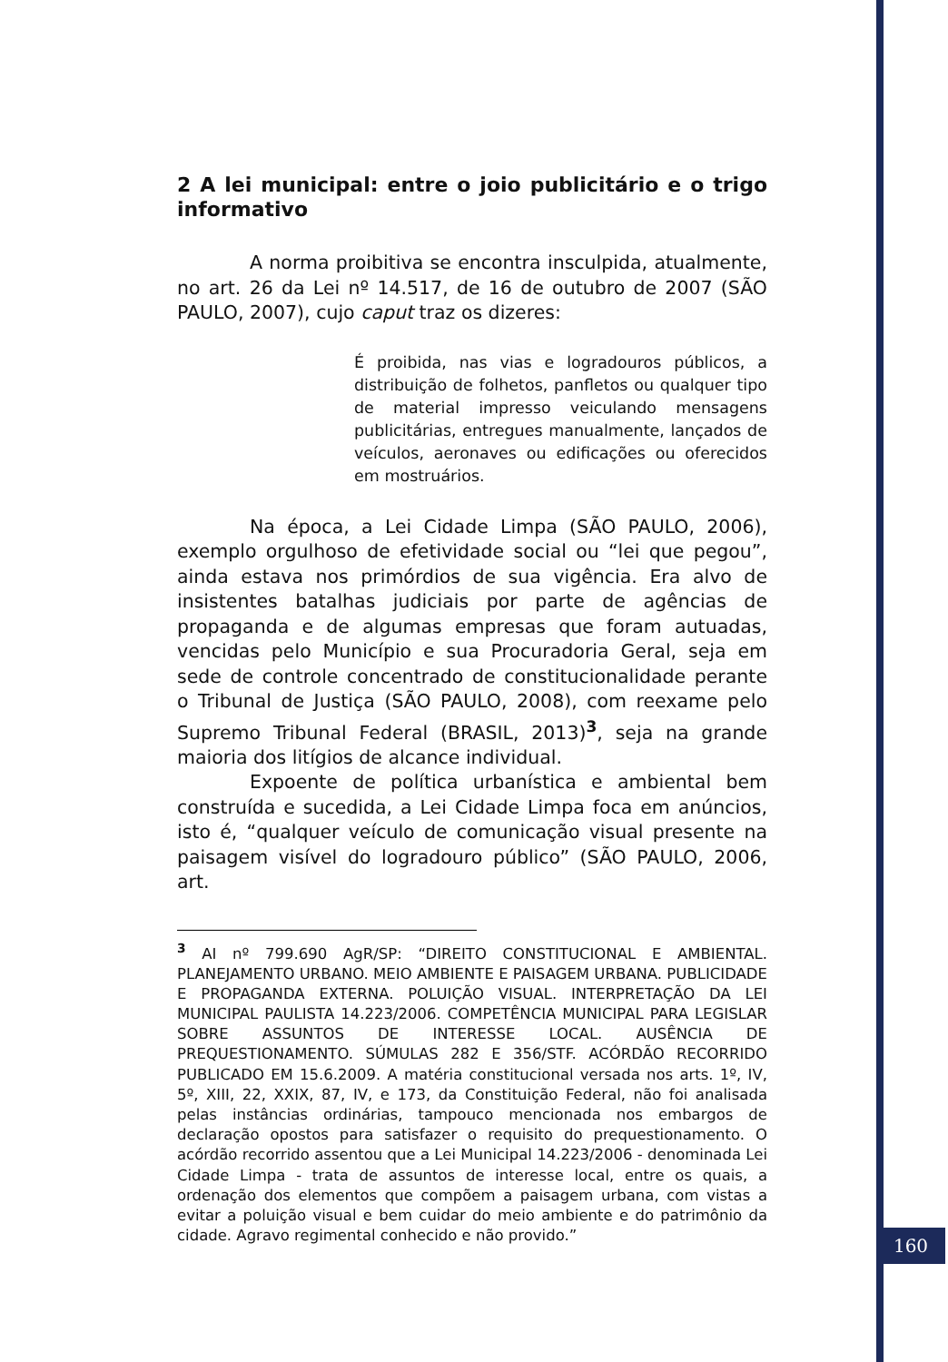2 A lei municipal: entre o joio publicitário e o trigo informativo
A norma proibitiva se encontra insculpida, atualmente, no art. 26 da Lei nº 14.517, de 16 de outubro de 2007 (SÃO PAULO, 2007), cujo caput traz os dizeres:
É proibida, nas vias e logradouros públicos, a distribuição de folhetos, panfletos ou qualquer tipo de material impresso veiculando mensagens publicitárias, entregues manualmente, lançados de veículos, aeronaves ou edificações ou oferecidos em mostruários.
Na época, a Lei Cidade Limpa (SÃO PAULO, 2006), exemplo orgulhoso de efetividade social ou “lei que pegou”, ainda estava nos primórdios de sua vigência. Era alvo de insistentes batalhas judiciais por parte de agências de propaganda e de algumas empresas que foram autuadas, vencidas pelo Município e sua Procuradoria Geral, seja em sede de controle concentrado de constitucionalidade perante o Tribunal de Justiça (SÃO PAULO, 2008), com reexame pelo Supremo Tribunal Federal (BRASIL, 2013)<sup>3</sup>, seja na grande maioria dos litígios de alcance individual.
Expoente de política urbanística e ambiental bem construída e sucedida, a Lei Cidade Limpa foca em anúncios, isto é, “qualquer veículo de comunicação visual presente na paisagem visível do logradouro público” (SÃO PAULO, 2006, art.
<sup>3</sup> AI nº 799.690 AgR/SP: “DIREITO CONSTITUCIONAL E AMBIENTAL. PLANEJAMENTO URBANO. MEIO AMBIENTE E PAISAGEM URBANA. PUBLICIDADE E PROPAGANDA EXTERNA. POLUIÇÃO VISUAL. INTERPRETAÇÃO DA LEI MUNICIPAL PAULISTA 14.223/2006. COMPETÊNCIA MUNICIPAL PARA LEGISLAR SOBRE ASSUNTOS DE INTERESSE LOCAL. AUSÊNCIA DE PREQUESTIONAMENTO. SÚMULAS 282 E 356/STF. ACÓRDÃO RECORRIDO PUBLICADO EM 15.6.2009. A matéria constitucional versada nos arts. 1º, IV, 5º, XIII, 22, XXIX, 87, IV, e 173, da Constituição Federal, não foi analisada pelas instâncias ordinárias, tampouco mencionada nos embargos de declaração opostos para satisfazer o requisito do prequestionamento. O acórdão recorrido assentou que a Lei Municipal 14.223/2006 - denominada Lei Cidade Limpa - trata de assuntos de interesse local, entre os quais, a ordenação dos elementos que compõem a paisagem urbana, com vistas a evitar a poluição visual e bem cuidar do meio ambiente e do patrimônio da cidade. Agravo regimental conhecido e não provido.”
160